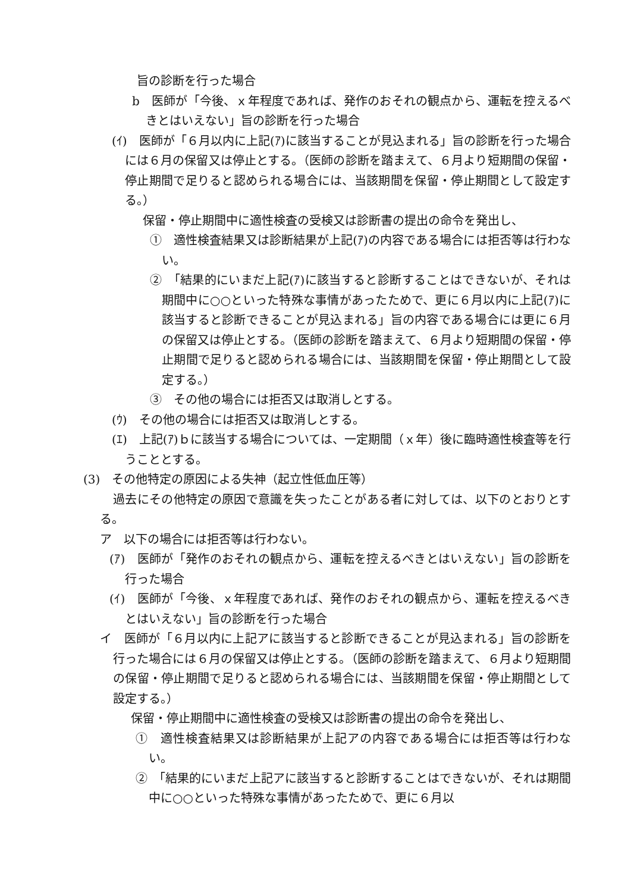旨の診断を行った場合
b　医師が「今後、ｘ年程度であれば、発作のおそれの観点から、運転を控えるべきとはいえない」旨の診断を行った場合
(ｲ)　医師が「６月以内に上記(ｱ)に該当することが見込まれる」旨の診断を行った場合には６月の保留又は停止とする。（医師の診断を踏まえて、６月より短期間の保留・停止期間で足りると認められる場合には、当該期間を保留・停止期間として設定する。）
保留・停止期間中に適性検査の受検又は診断書の提出の命令を発出し、
①　適性検査結果又は診断結果が上記(ｱ)の内容である場合には拒否等は行わない。
②　「結果的にいまだ上記(ｱ)に該当すると診断することはできないが、それは期間中に○○といった特殊な事情があったためで、更に６月以内に上記(ｱ)に該当すると診断できることが見込まれる」旨の内容である場合には更に６月の保留又は停止とする。（医師の診断を踏まえて、６月より短期間の保留・停止期間で足りると認められる場合には、当該期間を保留・停止期間として設定する。）
③　その他の場合には拒否又は取消しとする。
(ｳ)　その他の場合には拒否又は取消しとする。
(ｴ)　上記(ｱ)ｂに該当する場合については、一定期間（ｘ年）後に臨時適性検査等を行うこととする。
(3)　その他特定の原因による失神（起立性低血圧等）
過去にその他特定の原因で意識を失ったことがある者に対しては、以下のとおりとする。
ア　以下の場合には拒否等は行わない。
(ｱ)　医師が「発作のおそれの観点から、運転を控えるべきとはいえない」旨の診断を行った場合
(ｲ)　医師が「今後、ｘ年程度であれば、発作のおそれの観点から、運転を控えるべきとはいえない」旨の診断を行った場合
イ　医師が「６月以内に上記アに該当すると診断できることが見込まれる」旨の診断を行った場合には６月の保留又は停止とする。（医師の診断を踏まえて、６月より短期間の保留・停止期間で足りると認められる場合には、当該期間を保留・停止期間として設定する。）
保留・停止期間中に適性検査の受検又は診断書の提出の命令を発出し、
①　適性検査結果又は診断結果が上記アの内容である場合には拒否等は行わない。
②　「結果的にいまだ上記アに該当すると診断することはできないが、それは期間中に○○といった特殊な事情があったためで、更に６月以